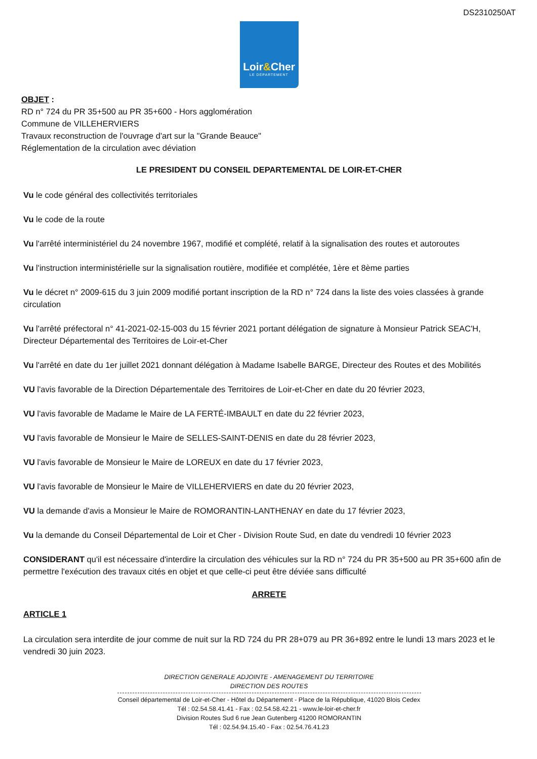DS2310250AT
Loir&Cher
LE DÉPARTEMENT
OBJET :
RD n° 724 du PR 35+500 au PR 35+600 - Hors agglomération
Commune de VILLEHERVIERS
Travaux reconstruction de l'ouvrage d'art sur la "Grande Beauce"
Réglementation de la circulation avec déviation
LE PRESIDENT DU CONSEIL DEPARTEMENTAL DE LOIR-ET-CHER
Vu le code général des collectivités territoriales
Vu le code de la route
Vu l'arrêté interministériel du 24 novembre 1967, modifié et complété, relatif à la signalisation des routes et autoroutes
Vu l'instruction interministérielle sur la signalisation routière, modifiée et complétée, 1ère et 8ème parties
Vu le décret n° 2009-615 du 3 juin 2009 modifié portant inscription de la RD n° 724 dans la liste des voies classées à grande circulation
Vu l'arrêté préfectoral n° 41-2021-02-15-003 du 15 février 2021 portant délégation de signature à Monsieur Patrick SEAC'H, Directeur Départemental des Territoires de Loir-et-Cher
Vu l'arrêté en date du 1er juillet 2021 donnant délégation à Madame Isabelle BARGE, Directeur des Routes et des Mobilités
VU l'avis favorable de la Direction Départementale des Territoires de Loir-et-Cher en date du 20 février 2023,
VU l'avis favorable de Madame le Maire de LA FERTÉ-IMBAULT en date du 22 février 2023,
VU l'avis favorable de Monsieur le Maire de SELLES-SAINT-DENIS en date du 28 février 2023,
VU l'avis favorable de Monsieur le Maire de LOREUX en date du 17 février 2023,
VU l'avis favorable de Monsieur le Maire de VILLEHERVIERS en date du 20 février 2023,
VU la demande d'avis a Monsieur le Maire de ROMORANTIN-LANTHENAY en date du 17 février 2023,
Vu la demande du Conseil Départemental de Loir et Cher - Division Route Sud, en date du vendredi 10 février 2023
CONSIDERANT qu'il est nécessaire d'interdire la circulation des véhicules sur la RD n° 724 du PR 35+500 au PR 35+600 afin de permettre l'exécution des travaux cités en objet et que celle-ci peut être déviée sans difficulté
ARRETE
ARTICLE 1
La circulation sera interdite de jour comme de nuit sur la RD 724 du PR 28+079 au PR 36+892 entre le lundi 13 mars 2023 et le vendredi 30 juin 2023.
DIRECTION GENERALE ADJOINTE - AMENAGEMENT DU TERRITOIRE
DIRECTION DES ROUTES
Conseil départemental de Loir-et-Cher - Hôtel du Département - Place de la République, 41020 Blois Cedex
Tél : 02.54.58.41.41 - Fax : 02.54.58.42.21 - www.le-loir-et-cher.fr
Division Routes Sud 6 rue Jean Gutenberg 41200 ROMORANTIN
Tél : 02.54.94.15.40 - Fax : 02.54.76.41.23